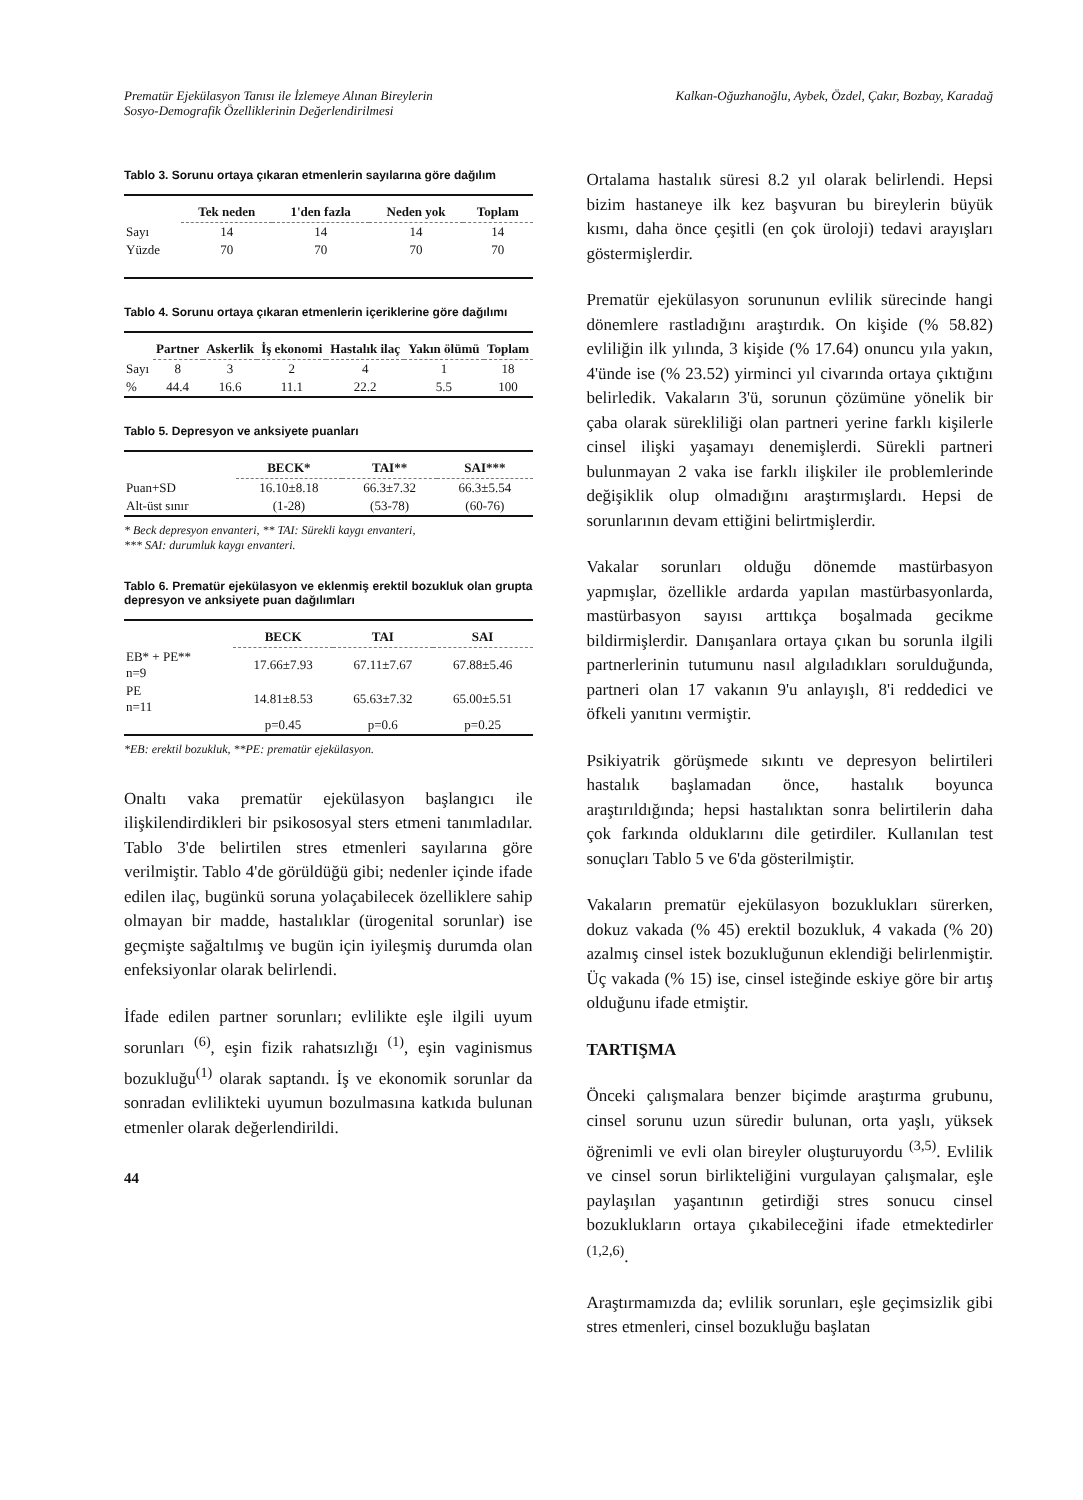Prematür Ejekülasyon Tanısı ile İzlemeye Alınan Bireylerin
Sosyo-Demografik Özelliklerinin Değerlendirilmesi
Kalkan-Oğuzhanoğlu, Aybek, Özdel, Çakır, Bozbay, Karadağ
Tablo 3. Sorunu ortaya çıkaran etmenlerin sayılarına göre dağılım
| | Tek neden | 1'den fazla | Neden yok | Toplam |
| --- | --- | --- | --- | --- |
| Sayı | 14 | 14 | 14 | 14 |
| Yüzde | 70 | 70 | 70 | 70 |
Tablo 4. Sorunu ortaya çıkaran etmenlerin içeriklerine göre dağılımı
| | Partner | Askerlik | İş ekonomi | Hastalık ilaç | Yakın ölümü | Toplam |
| --- | --- | --- | --- | --- | --- | --- |
| Sayı | 8 | 3 | 2 | 4 | 1 | 18 |
| % | 44.4 | 16.6 | 11.1 | 22.2 | 5.5 | 100 |
Tablo 5. Depresyon ve anksiyete puanları
| | BECK* | TAI** | SAI*** |
| --- | --- | --- | --- |
| Puan+SD | 16.10±8.18 | 66.3±7.32 | 66.3±5.54 |
| Alt-üst sınır | (1-28) | (53-78) | (60-76) |
* Beck depresyon envanteri, ** TAI: Sürekli kaygı envanteri,
*** SAI: durumluk kaygı envanteri.
Tablo 6. Prematür ejekülasyon ve eklenmiş erektil bozukluk olan grupta depresyon ve anksiyete puan dağılımları
| | BECK | TAI | SAI |
| --- | --- | --- | --- |
| EB* + PE** n=9 | 17.66±7.93 | 67.11±7.67 | 67.88±5.46 |
| PE n=11 | 14.81±8.53 | 65.63±7.32 | 65.00±5.51 |
| | p=0.45 | p=0.6 | p=0.25 |
*EB: erektil bozukluk, **PE: prematür ejekülasyon.
Onaltı vaka prematür ejekülasyon başlangıcı ile ilişkilendirdikleri bir psikososyal sters etmeni tanımladılar. Tablo 3'de belirtilen stres etmenleri sayılarına göre verilmiştir. Tablo 4'de görüldüğü gibi; nedenler içinde ifade edilen ilaç, bugünkü soruna yolaçabilecek özelliklere sahip olmayan bir madde, hastalıklar (ürogenital sorunlar) ise geçmişte sağaltılmış ve bugün için iyileşmiş durumda olan enfeksiyonlar olarak belirlendi.
İfade edilen partner sorunları; evlilikte eşle ilgili uyum sorunları <sup>(6)</sup>, eşin fizik rahatsızlığı <sup>(1)</sup>, eşin vaginismus bozukluğu<sup>(1)</sup> olarak saptandı. İş ve ekonomik sorunlar da sonradan evlilikteki uyumun bozulmasına katkıda bulunan etmenler olarak değerlendirildi.
44
Ortalama hastalık süresi 8.2 yıl olarak belirlendi. Hepsi bizim hastaneye ilk kez başvuran bu bireylerin büyük kısmı, daha önce çeşitli (en çok üroloji) tedavi arayışları göstermişlerdir.
Prematür ejekülasyon sorununun evlilik sürecinde hangi dönemlere rastladığını araştırdık. On kişide (% 58.82) evliliğin ilk yılında, 3 kişide (% 17.64) onuncu yıla yakın, 4'ünde ise (% 23.52) yirminci yıl civarında ortaya çıktığını belirledik. Vakaların 3'ü, sorunun çözümüne yönelik bir çaba olarak sürekliliği olan partneri yerine farklı kişilerle cinsel ilişki yaşamayı denemişlerdi. Sürekli partneri bulunmayan 2 vaka ise farklı ilişkiler ile problemlerinde değişiklik olup olmadığını araştırmışlardı. Hepsi de sorunlarının devam ettiğini belirtmişlerdir.
Vakalar sorunları olduğu dönemde mastürbasyon yapmışlar, özellikle ardarda yapılan mastürbasyonlarda, mastürbasyon sayısı arttıkça boşalmada gecikme bildirmişlerdir. Danışanlara ortaya çıkan bu sorunla ilgili partnerlerinin tutumunu nasıl algıladıkları sorulduğunda, partneri olan 17 vakanın 9'u anlayışlı, 8'i reddedici ve öfkeli yanıtını vermiştir.
Psikiyatrik görüşmede sıkıntı ve depresyon belirtileri hastalık başlamadan önce, hastalık boyunca araştırıldığında; hepsi hastalıktan sonra belirtilerin daha çok farkında olduklarını dile getirdiler. Kullanılan test sonuçları Tablo 5 ve 6'da gösterilmiştir.
Vakaların prematür ejekülasyon bozuklukları sürerken, dokuz vakada (% 45) erektil bozukluk, 4 vakada (% 20) azalmış cinsel istek bozukluğunun eklendiği belirlenmiştir. Üç vakada (% 15) ise, cinsel isteğinde eskiye göre bir artış olduğunu ifade etmiştir.
TARTIŞMA
Önceki çalışmalara benzer biçimde araştırma grubunu, cinsel sorunu uzun süredir bulunan, orta yaşlı, yüksek öğrenimli ve evli olan bireyler oluşturuyordu <sup>(3,5)</sup>. Evlilik ve cinsel sorun birlikteliğini vurgulayan çalışmalar, eşle paylaşılan yaşantının getirdiği stres sonucu cinsel bozuklukların ortaya çıkabileceğini ifade etmektedirler <sup>(1,2,6)</sup>.
Araştırmamızda da; evlilik sorunları, eşle geçimsizlik gibi stres etmenleri, cinsel bozukluğu başlatan